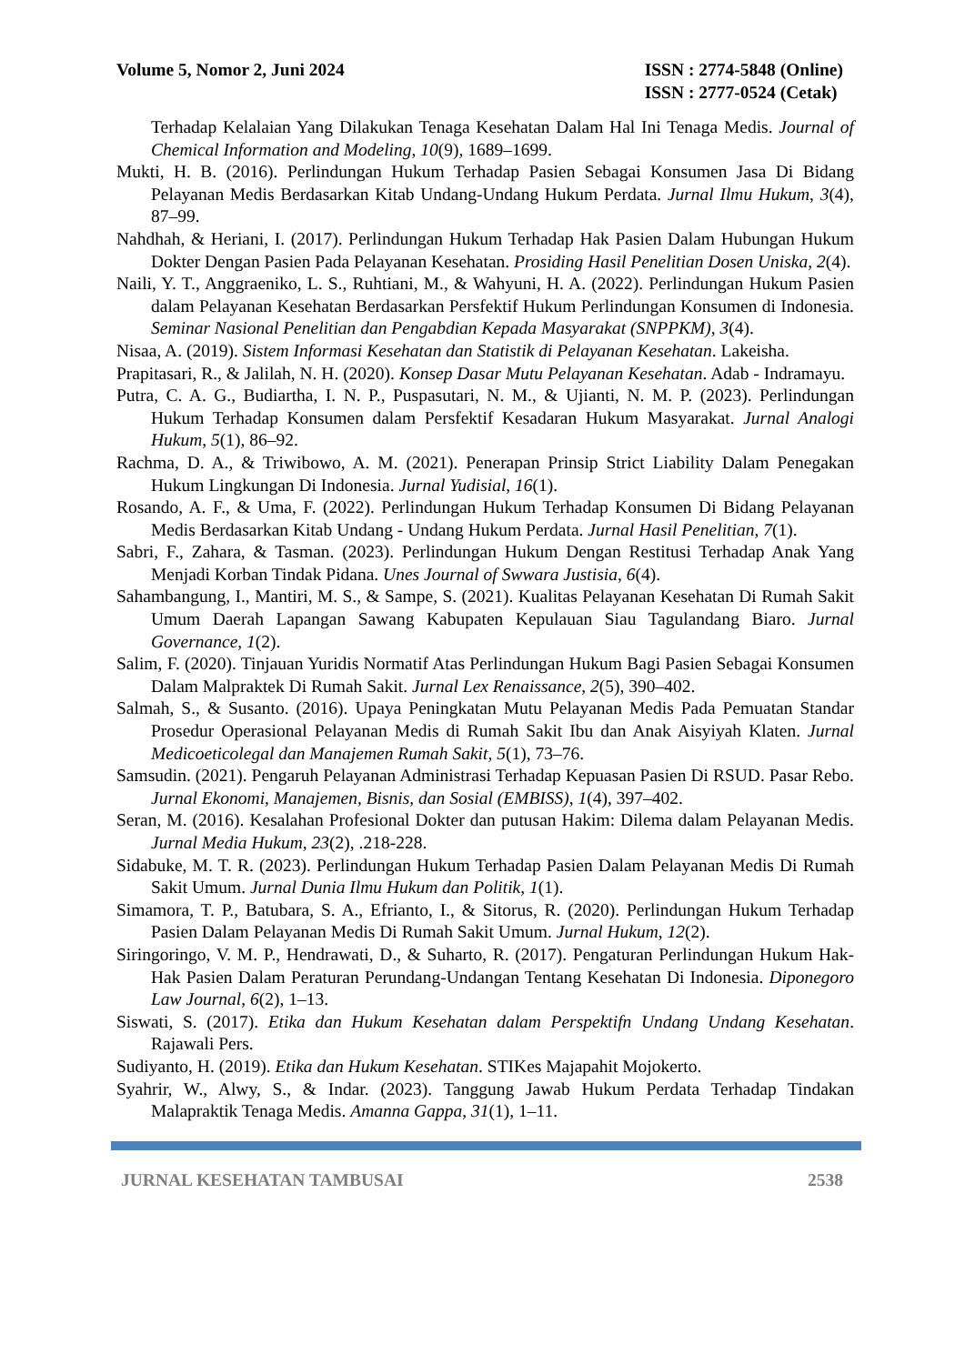Volume 5, Nomor 2, Juni 2024 ISSN : 2774-5848 (Online)
ISSN : 2777-0524 (Cetak)
Terhadap Kelalaian Yang Dilakukan Tenaga Kesehatan Dalam Hal Ini Tenaga Medis. Journal of Chemical Information and Modeling, 10(9), 1689–1699.
Mukti, H. B. (2016). Perlindungan Hukum Terhadap Pasien Sebagai Konsumen Jasa Di Bidang Pelayanan Medis Berdasarkan Kitab Undang-Undang Hukum Perdata. Jurnal Ilmu Hukum, 3(4), 87–99.
Nahdhah, & Heriani, I. (2017). Perlindungan Hukum Terhadap Hak Pasien Dalam Hubungan Hukum Dokter Dengan Pasien Pada Pelayanan Kesehatan. Prosiding Hasil Penelitian Dosen Uniska, 2(4).
Naili, Y. T., Anggraeniko, L. S., Ruhtiani, M., & Wahyuni, H. A. (2022). Perlindungan Hukum Pasien dalam Pelayanan Kesehatan Berdasarkan Persfektif Hukum Perlindungan Konsumen di Indonesia. Seminar Nasional Penelitian dan Pengabdian Kepada Masyarakat (SNPPKM), 3(4).
Nisaa, A. (2019). Sistem Informasi Kesehatan dan Statistik di Pelayanan Kesehatan. Lakeisha.
Prapitasari, R., & Jalilah, N. H. (2020). Konsep Dasar Mutu Pelayanan Kesehatan. Adab - Indramayu.
Putra, C. A. G., Budiartha, I. N. P., Puspasutari, N. M., & Ujianti, N. M. P. (2023). Perlindungan Hukum Terhadap Konsumen dalam Persfektif Kesadaran Hukum Masyarakat. Jurnal Analogi Hukum, 5(1), 86–92.
Rachma, D. A., & Triwibowo, A. M. (2021). Penerapan Prinsip Strict Liability Dalam Penegakan Hukum Lingkungan Di Indonesia. Jurnal Yudisial, 16(1).
Rosando, A. F., & Uma, F. (2022). Perlindungan Hukum Terhadap Konsumen Di Bidang Pelayanan Medis Berdasarkan Kitab Undang - Undang Hukum Perdata. Jurnal Hasil Penelitian, 7(1).
Sabri, F., Zahara, & Tasman. (2023). Perlindungan Hukum Dengan Restitusi Terhadap Anak Yang Menjadi Korban Tindak Pidana. Unes Journal of Swwara Justisia, 6(4).
Sahambangung, I., Mantiri, M. S., & Sampe, S. (2021). Kualitas Pelayanan Kesehatan Di Rumah Sakit Umum Daerah Lapangan Sawang Kabupaten Kepulauan Siau Tagulandang Biaro. Jurnal Governance, 1(2).
Salim, F. (2020). Tinjauan Yuridis Normatif Atas Perlindungan Hukum Bagi Pasien Sebagai Konsumen Dalam Malpraktek Di Rumah Sakit. Jurnal Lex Renaissance, 2(5), 390–402.
Salmah, S., & Susanto. (2016). Upaya Peningkatan Mutu Pelayanan Medis Pada Pemuatan Standar Prosedur Operasional Pelayanan Medis di Rumah Sakit Ibu dan Anak Aisyiyah Klaten. Jurnal Medicoeticolegal dan Manajemen Rumah Sakit, 5(1), 73–76.
Samsudin. (2021). Pengaruh Pelayanan Administrasi Terhadap Kepuasan Pasien Di RSUD. Pasar Rebo. Jurnal Ekonomi, Manajemen, Bisnis, dan Sosial (EMBISS), 1(4), 397–402.
Seran, M. (2016). Kesalahan Profesional Dokter dan putusan Hakim: Dilema dalam Pelayanan Medis. Jurnal Media Hukum, 23(2), .218-228.
Sidabuke, M. T. R. (2023). Perlindungan Hukum Terhadap Pasien Dalam Pelayanan Medis Di Rumah Sakit Umum. Jurnal Dunia Ilmu Hukum dan Politik, 1(1).
Simamora, T. P., Batubara, S. A., Efrianto, I., & Sitorus, R. (2020). Perlindungan Hukum Terhadap Pasien Dalam Pelayanan Medis Di Rumah Sakit Umum. Jurnal Hukum, 12(2).
Siringoringo, V. M. P., Hendrawati, D., & Suharto, R. (2017). Pengaturan Perlindungan Hukum Hak-Hak Pasien Dalam Peraturan Perundang-Undangan Tentang Kesehatan Di Indonesia. Diponegoro Law Journal, 6(2), 1–13.
Siswati, S. (2017). Etika dan Hukum Kesehatan dalam Perspektifn Undang Undang Kesehatan. Rajawali Pers.
Sudiyanto, H. (2019). Etika dan Hukum Kesehatan. STIKes Majapahit Mojokerto.
Syahrir, W., Alwy, S., & Indar. (2023). Tanggung Jawab Hukum Perdata Terhadap Tindakan Malapraktik Tenaga Medis. Amanna Gappa, 31(1), 1–11.
JURNAL KESEHATAN TAMBUSAI 2538